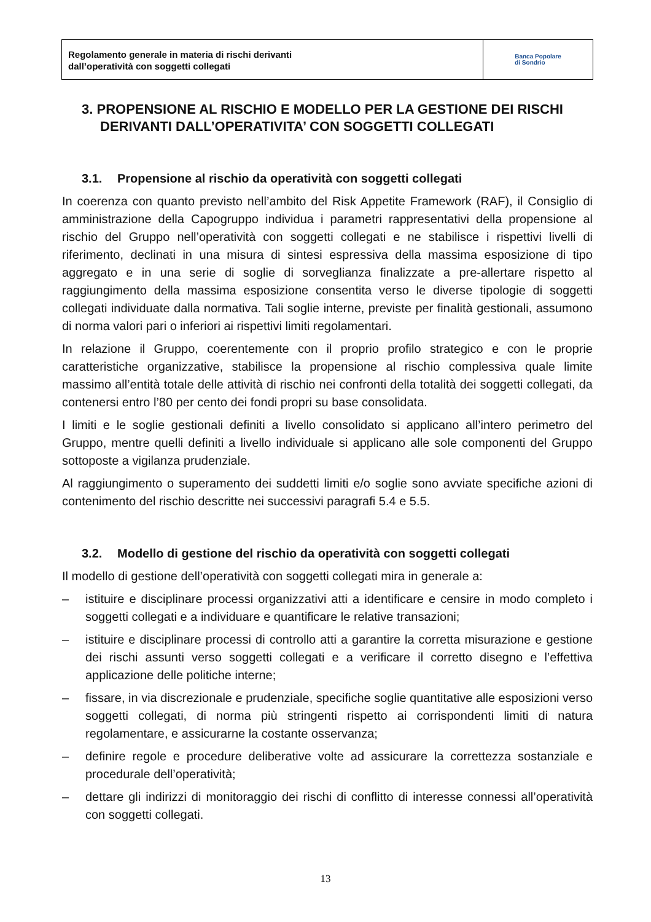Regolamento generale in materia di rischi derivanti
dall’operatività con soggetti collegati
Banca Popolare
di Sondrio
3. PROPENSIONE AL RISCHIO E MODELLO PER LA GESTIONE DEI RISCHI DERIVANTI DALL’OPERATIVITA’ CON SOGGETTI COLLEGATI
3.1. Propensione al rischio da operatività con soggetti collegati
In coerenza con quanto previsto nell’ambito del Risk Appetite Framework (RAF), il Consiglio di amministrazione della Capogruppo individua i parametri rappresentativi della propensione al rischio del Gruppo nell’operatività con soggetti collegati e ne stabilisce i rispettivi livelli di riferimento, declinati in una misura di sintesi espressiva della massima esposizione di tipo aggregato e in una serie di soglie di sorveglianza finalizzate a pre-allertare rispetto al raggiungimento della massima esposizione consentita verso le diverse tipologie di soggetti collegati individuate dalla normativa. Tali soglie interne, previste per finalità gestionali, assumono di norma valori pari o inferiori ai rispettivi limiti regolamentari.
In relazione il Gruppo, coerentemente con il proprio profilo strategico e con le proprie caratteristiche organizzative, stabilisce la propensione al rischio complessiva quale limite massimo all’entità totale delle attività di rischio nei confronti della totalità dei soggetti collegati, da contenersi entro l’80 per cento dei fondi propri su base consolidata.
I limiti e le soglie gestionali definiti a livello consolidato si applicano all’intero perimetro del Gruppo, mentre quelli definiti a livello individuale si applicano alle sole componenti del Gruppo sottoposte a vigilanza prudenziale.
Al raggiungimento o superamento dei suddetti limiti e/o soglie sono avviate specifiche azioni di contenimento del rischio descritte nei successivi paragrafi 5.4 e 5.5.
3.2. Modello di gestione del rischio da operatività con soggetti collegati
Il modello di gestione dell’operatività con soggetti collegati mira in generale a:
– istituire e disciplinare processi organizzativi atti a identificare e censire in modo completo i soggetti collegati e a individuare e quantificare le relative transazioni;
– istituire e disciplinare processi di controllo atti a garantire la corretta misurazione e gestione dei rischi assunti verso soggetti collegati e a verificare il corretto disegno e l’effettiva applicazione delle politiche interne;
– fissare, in via discrezionale e prudenziale, specifiche soglie quantitative alle esposizioni verso soggetti collegati, di norma più stringenti rispetto ai corrispondenti limiti di natura regolamentare, e assicurarne la costante osservanza;
– definire regole e procedure deliberative volte ad assicurare la correttezza sostanziale e procedurale dell’operatività;
– dettare gli indirizzi di monitoraggio dei rischi di conflitto di interesse connessi all’operatività con soggetti collegati.
13